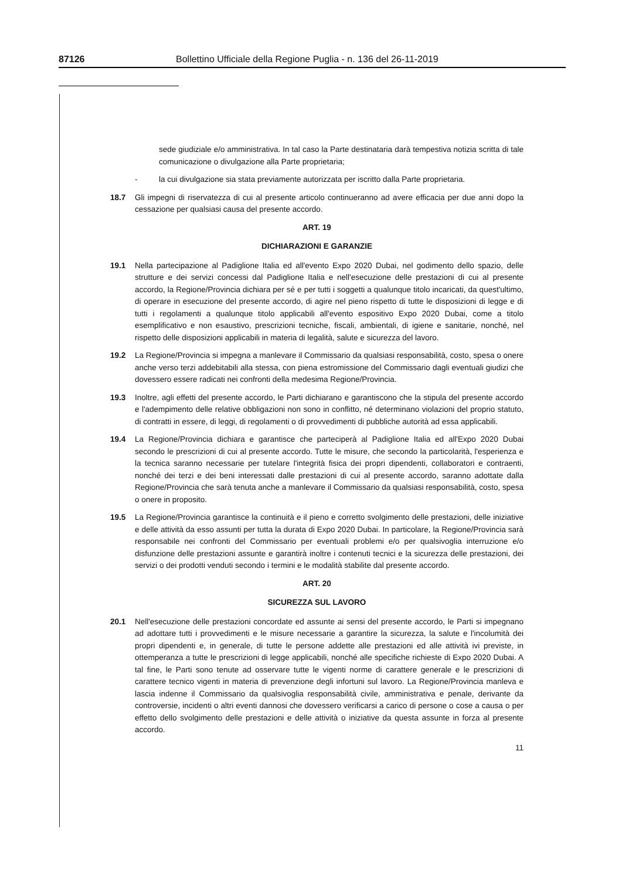87126 Bollettino Ufficiale della Regione Puglia - n. 136 del 26-11-2019
sede giudiziale e/o amministrativa. In tal caso la Parte destinataria darà tempestiva notizia scritta di tale comunicazione o divulgazione alla Parte proprietaria;
- la cui divulgazione sia stata previamente autorizzata per iscritto dalla Parte proprietaria.
18.7 Gli impegni di riservatezza di cui al presente articolo continueranno ad avere efficacia per due anni dopo la cessazione per qualsiasi causa del presente accordo.
ART. 19
DICHIARAZIONI E GARANZIE
19.1 Nella partecipazione al Padiglione Italia ed all'evento Expo 2020 Dubai, nel godimento dello spazio, delle strutture e dei servizi concessi dal Padiglione Italia e nell'esecuzione delle prestazioni di cui al presente accordo, la Regione/Provincia dichiara per sé e per tutti i soggetti a qualunque titolo incaricati, da quest'ultimo, di operare in esecuzione del presente accordo, di agire nel pieno rispetto di tutte le disposizioni di legge e di tutti i regolamenti a qualunque titolo applicabili all'evento espositivo Expo 2020 Dubai, come a titolo esemplificativo e non esaustivo, prescrizioni tecniche, fiscali, ambientali, di igiene e sanitarie, nonché, nel rispetto delle disposizioni applicabili in materia di legalità, salute e sicurezza del lavoro.
19.2 La Regione/Provincia si impegna a manlevare il Commissario da qualsiasi responsabilità, costo, spesa o onere anche verso terzi addebitabili alla stessa, con piena estromissione del Commissario dagli eventuali giudizi che dovessero essere radicati nei confronti della medesima Regione/Provincia.
19.3 Inoltre, agli effetti del presente accordo, le Parti dichiarano e garantiscono che la stipula del presente accordo e l'adempimento delle relative obbligazioni non sono in conflitto, né determinano violazioni del proprio statuto, di contratti in essere, di leggi, di regolamenti o di provvedimenti di pubbliche autorità ad essa applicabili.
19.4 La Regione/Provincia dichiara e garantisce che parteciperà al Padiglione Italia ed all'Expo 2020 Dubai secondo le prescrizioni di cui al presente accordo. Tutte le misure, che secondo la particolarità, l'esperienza e la tecnica saranno necessarie per tutelare l'integrità fisica dei propri dipendenti, collaboratori e contraenti, nonché dei terzi e dei beni interessati dalle prestazioni di cui al presente accordo, saranno adottate dalla Regione/Provincia che sarà tenuta anche a manlevare il Commissario da qualsiasi responsabilità, costo, spesa o onere in proposito.
19.5 La Regione/Provincia garantisce la continuità e il pieno e corretto svolgimento delle prestazioni, delle iniziative e delle attività da esso assunti per tutta la durata di Expo 2020 Dubai. In particolare, la Regione/Provincia sarà responsabile nei confronti del Commissario per eventuali problemi e/o per qualsivoglia interruzione e/o disfunzione delle prestazioni assunte e garantirà inoltre i contenuti tecnici e la sicurezza delle prestazioni, dei servizi o dei prodotti venduti secondo i termini e le modalità stabilite dal presente accordo.
ART. 20
SICUREZZA SUL LAVORO
20.1 Nell'esecuzione delle prestazioni concordate ed assunte ai sensi del presente accordo, le Parti si impegnano ad adottare tutti i provvedimenti e le misure necessarie a garantire la sicurezza, la salute e l'incolumità dei propri dipendenti e, in generale, di tutte le persone addette alle prestazioni ed alle attività ivi previste, in ottemperanza a tutte le prescrizioni di legge applicabili, nonché alle specifiche richieste di Expo 2020 Dubai. A tal fine, le Parti sono tenute ad osservare tutte le vigenti norme di carattere generale e le prescrizioni di carattere tecnico vigenti in materia di prevenzione degli infortuni sul lavoro. La Regione/Provincia manleva e lascia indenne il Commissario da qualsivoglia responsabilità civile, amministrativa e penale, derivante da controversie, incidenti o altri eventi dannosi che dovessero verificarsi a carico di persone o cose a causa o per effetto dello svolgimento delle prestazioni e delle attività o iniziative da questa assunte in forza al presente accordo.
11